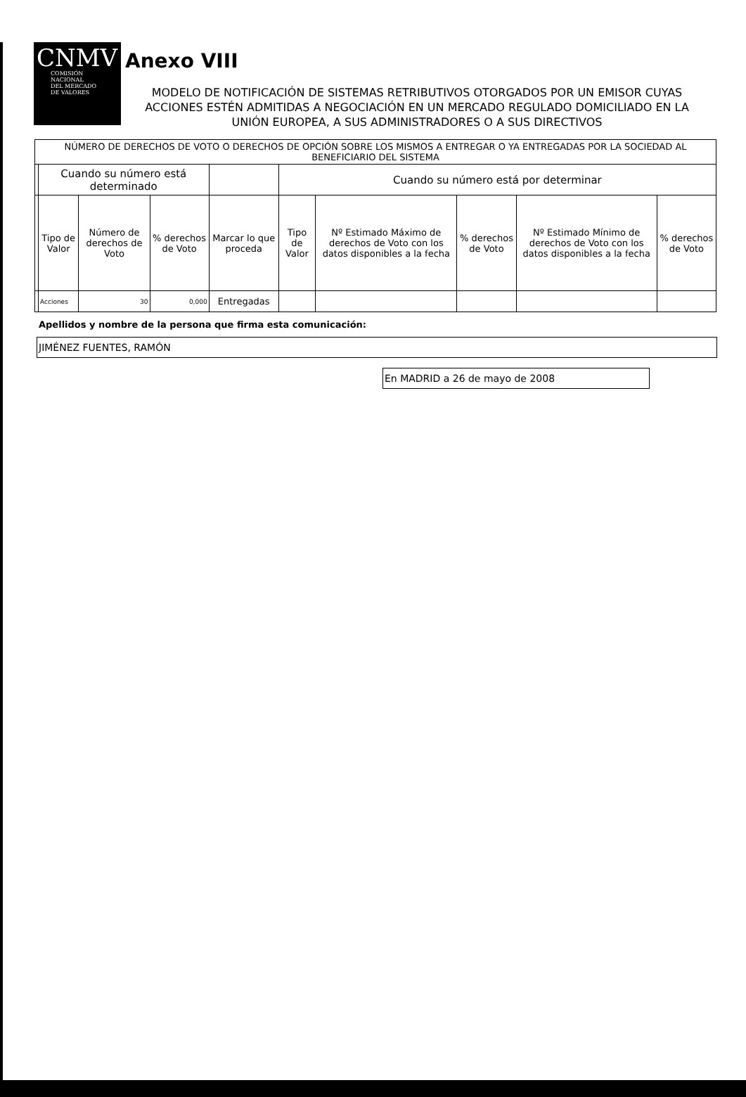CNMV
COMISIÓN
NACIONAL
DEL MERCADO
DE VALORES
Anexo VIII
MODELO DE NOTIFICACIÓN DE SISTEMAS RETRIBUTIVOS OTORGADOS POR UN EMISOR CUYAS ACCIONES ESTÉN ADMITIDAS A NEGOCIACIÓN EN UN MERCADO REGULADO DOMICILIADO EN LA UNIÓN EUROPEA, A SUS ADMINISTRADORES O A SUS DIRECTIVOS
| NÚMERO DE DERECHOS DE VOTO O DERECHOS DE OPCIÓN SOBRE LOS MISMOS A ENTREGAR O YA ENTREGADAS POR LA SOCIEDAD AL BENEFICIARIO DEL SISTEMA | | | | | | | | | |
| --- | --- | --- | --- | --- | --- | --- | --- | --- | --- |
| | Cuando su número está determinado | | | | Cuando su número está por determinar | | | | |
| | Tipo de Valor | Número de derechos de Voto | % derechos de Voto | Marcar lo que proceda | Tipo de Valor | Nº Estimado Máximo de derechos de Voto con los datos disponibles a la fecha | % derechos de Voto | Nº Estimado Mínimo de derechos de Voto con los datos disponibles a la fecha | % derechos de Voto |
| | Acciones | 30 | 0,000 | Entregadas | | | | | |
Apellidos y nombre de la persona que firma esta comunicación:
JIMÉNEZ FUENTES, RAMÓN
En MADRID a 26 de mayo de 2008